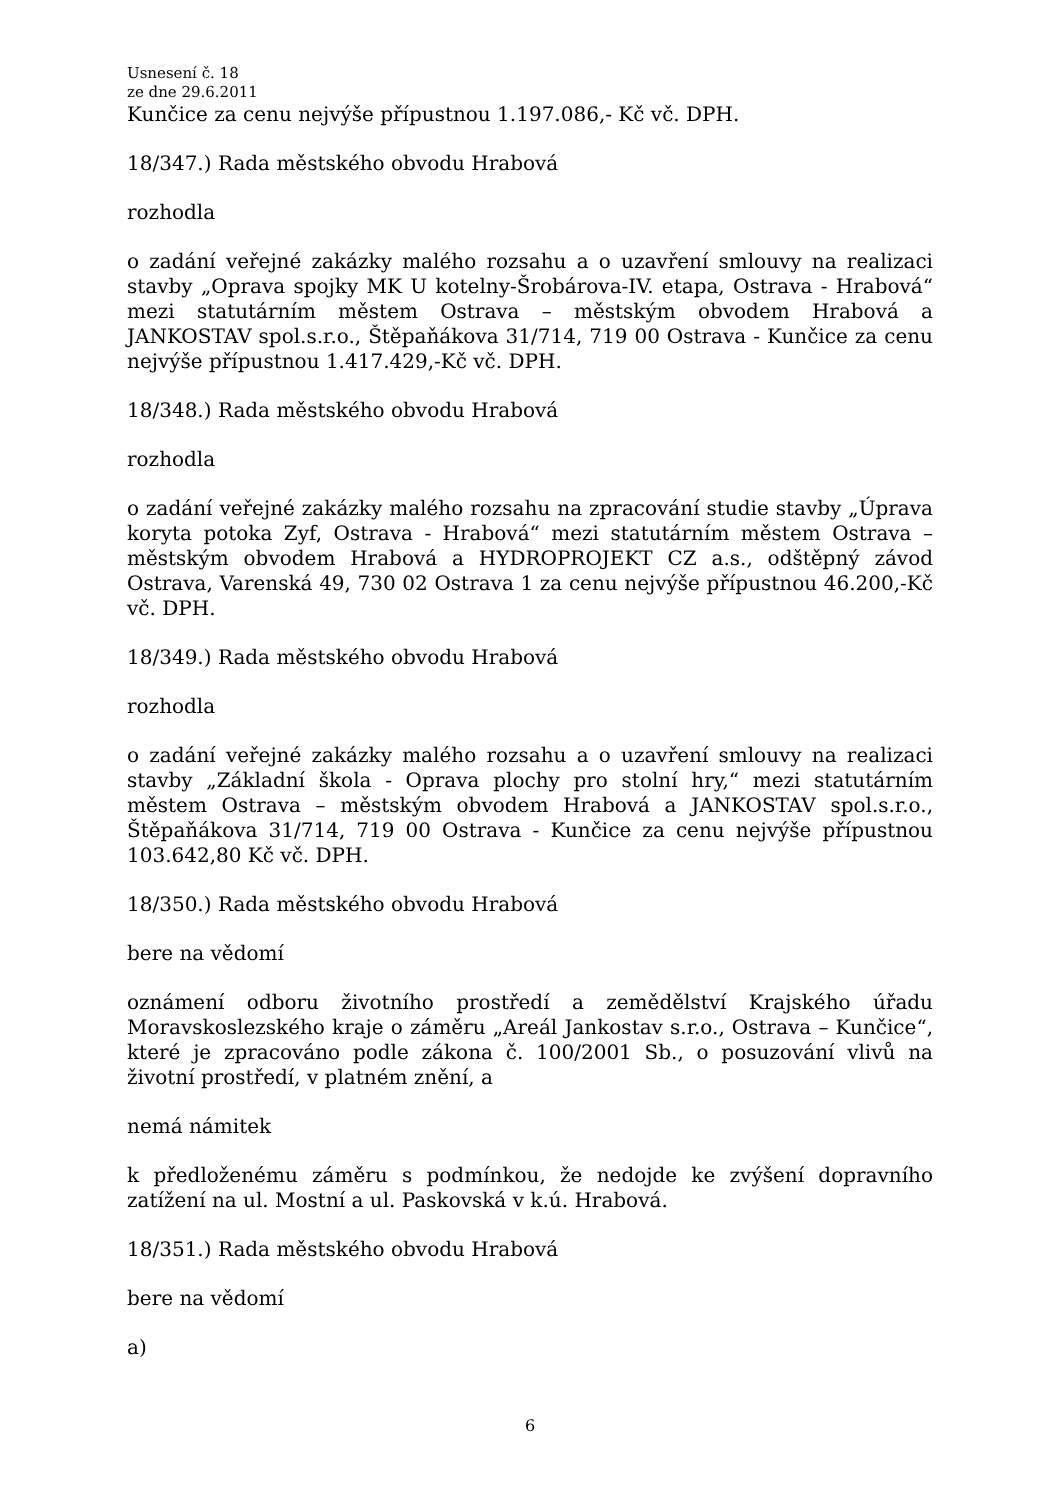Usnesení č. 18
ze dne 29.6.2011
Kunčice za cenu nejvýše přípustnou 1.197.086,- Kč vč. DPH.
18/347.) Rada městského obvodu Hrabová
rozhodla
o zadání veřejné zakázky malého rozsahu a o uzavření smlouvy na realizaci stavby „Oprava spojky MK U kotelny-Šrobárova-IV. etapa, Ostrava - Hrabová“ mezi statutárním městem Ostrava – městským obvodem Hrabová a JANKOSTAV spol.s.r.o., Štěpaňákova 31/714, 719 00 Ostrava - Kunčice za cenu nejvýše přípustnou 1.417.429,-Kč vč. DPH.
18/348.) Rada městského obvodu Hrabová
rozhodla
o zadání veřejné zakázky malého rozsahu na zpracování studie stavby „Úprava koryta potoka Zyf, Ostrava - Hrabová“ mezi statutárním městem Ostrava – městským obvodem Hrabová a HYDROPROJEKT CZ a.s., odštěpný závod Ostrava, Varenská 49, 730 02 Ostrava 1 za cenu nejvýše přípustnou 46.200,-Kč vč. DPH.
18/349.) Rada městského obvodu Hrabová
rozhodla
o zadání veřejné zakázky malého rozsahu a o uzavření smlouvy na realizaci stavby „Základní škola - Oprava plochy pro stolní hry,“ mezi statutárním městem Ostrava – městským obvodem Hrabová a JANKOSTAV spol.s.r.o., Štěpaňákova 31/714, 719 00 Ostrava - Kunčice za cenu nejvýše přípustnou 103.642,80 Kč vč. DPH.
18/350.) Rada městského obvodu Hrabová
bere na vědomí
oznámení odboru životního prostředí a zemědělství Krajského úřadu Moravskoslezského kraje o záměru „Areál Jankostav s.r.o., Ostrava – Kunčice“, které je zpracováno podle zákona č. 100/2001 Sb., o posuzování vlivů na životní prostředí, v platném znění, a
nemá námitek
k předloženému záměru s podmínkou, že nedojde ke zvýšení dopravního zatížení na ul. Mostní a ul. Paskovská v k.ú. Hrabová.
18/351.) Rada městského obvodu Hrabová
bere na vědomí
a)
6